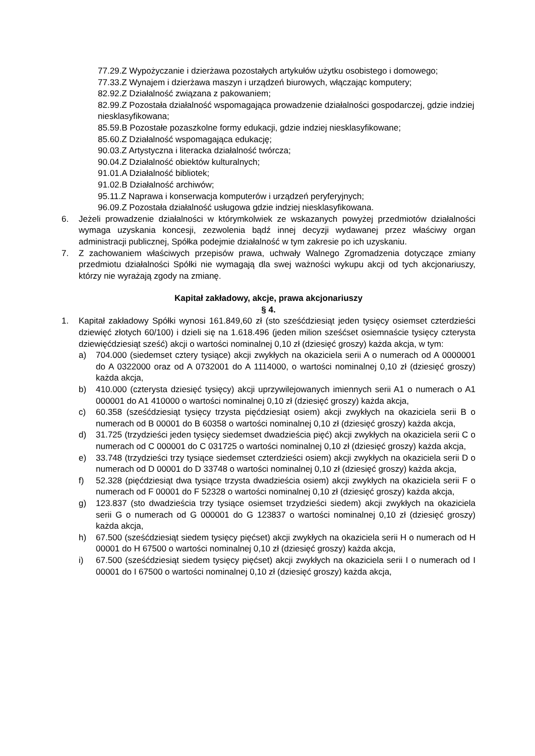77.29.Z Wypożyczanie i dzierżawa pozostałych artykułów użytku osobistego i domowego;
77.33.Z Wynajem i dzierżawa maszyn i urządzeń biurowych, włączając komputery;
82.92.Z Działalność związana z pakowaniem;
82.99.Z Pozostała działalność wspomagająca prowadzenie działalności gospodarczej, gdzie indziej niesklasyfikowana;
85.59.B Pozostałe pozaszkolne formy edukacji, gdzie indziej niesklasyfikowane;
85.60.Z Działalność wspomagająca edukację;
90.03.Z Artystyczna i literacka działalność twórcza;
90.04.Z Działalność obiektów kulturalnych;
91.01.A Działalność bibliotek;
91.02.B Działalność archiwów;
95.11.Z Naprawa i konserwacja komputerów i urządzeń peryferyjnych;
96.09.Z Pozostała działalność usługowa gdzie indziej niesklasyfikowana.
6. Jeżeli prowadzenie działalności w którymkolwiek ze wskazanych powyżej przedmiotów działalności wymaga uzyskania koncesji, zezwolenia bądź innej decyzji wydawanej przez właściwy organ administracji publicznej, Spółka podejmie działalność w tym zakresie po ich uzyskaniu.
7. Z zachowaniem właściwych przepisów prawa, uchwały Walnego Zgromadzenia dotyczące zmiany przedmiotu działalności Spółki nie wymagają dla swej ważności wykupu akcji od tych akcjonariuszy, którzy nie wyrażają zgody na zmianę.
Kapitał zakładowy, akcje, prawa akcjonariuszy
§ 4.
1. Kapitał zakładowy Spółki wynosi 161.849,60 zł (sto sześćdziesiąt jeden tysięcy osiemset czterdzieści dziewięć złotych 60/100) i dzieli się na 1.618.496 (jeden milion sześćset osiemnaście tysięcy czterysta dziewięćdziesiąt sześć) akcji o wartości nominalnej 0,10 zł (dziesięć groszy) każda akcja, w tym:
a) 704.000 (siedemset cztery tysiące) akcji zwykłych na okaziciela serii A o numerach od A 0000001 do A 0322000 oraz od A 0732001 do A 1114000, o wartości nominalnej 0,10 zł (dziesięć groszy) każda akcja,
b) 410.000 (czterysta dziesięć tysięcy) akcji uprzywilejowanych imiennych serii A1 o numerach o A1 000001 do A1 410000 o wartości nominalnej 0,10 zł (dziesięć groszy) każda akcja,
c) 60.358 (sześćdziesiąt tysięcy trzysta pięćdziesiąt osiem) akcji zwykłych na okaziciela serii B o numerach od B 00001 do B 60358 o wartości nominalnej 0,10 zł (dziesięć groszy) każda akcja,
d) 31.725 (trzydzieści jeden tysięcy siedemset dwadzieścia pięć) akcji zwykłych na okaziciela serii C o numerach od C 000001 do C 031725 o wartości nominalnej 0,10 zł (dziesięć groszy) każda akcja,
e) 33.748 (trzydzieści trzy tysiące siedemset czterdzieści osiem) akcji zwykłych na okaziciela serii D o numerach od D 00001 do D 33748 o wartości nominalnej 0,10 zł (dziesięć groszy) każda akcja,
f) 52.328 (pięćdziesiąt dwa tysiące trzysta dwadzieścia osiem) akcji zwykłych na okaziciela serii F o numerach od F 00001 do F 52328 o wartości nominalnej 0,10 zł (dziesięć groszy) każda akcja,
g) 123.837 (sto dwadzieścia trzy tysiące osiemset trzydzieści siedem) akcji zwykłych na okaziciela serii G o numerach od G 000001 do G 123837 o wartości nominalnej 0,10 zł (dziesięć groszy) każda akcja,
h) 67.500 (sześćdziesiąt siedem tysięcy pięćset) akcji zwykłych na okaziciela serii H o numerach od H 00001 do H 67500 o wartości nominalnej 0,10 zł (dziesięć groszy) każda akcja,
i) 67.500 (sześćdziesiąt siedem tysięcy pięćset) akcji zwykłych na okaziciela serii I o numerach od I 00001 do I 67500 o wartości nominalnej 0,10 zł (dziesięć groszy) każda akcja,